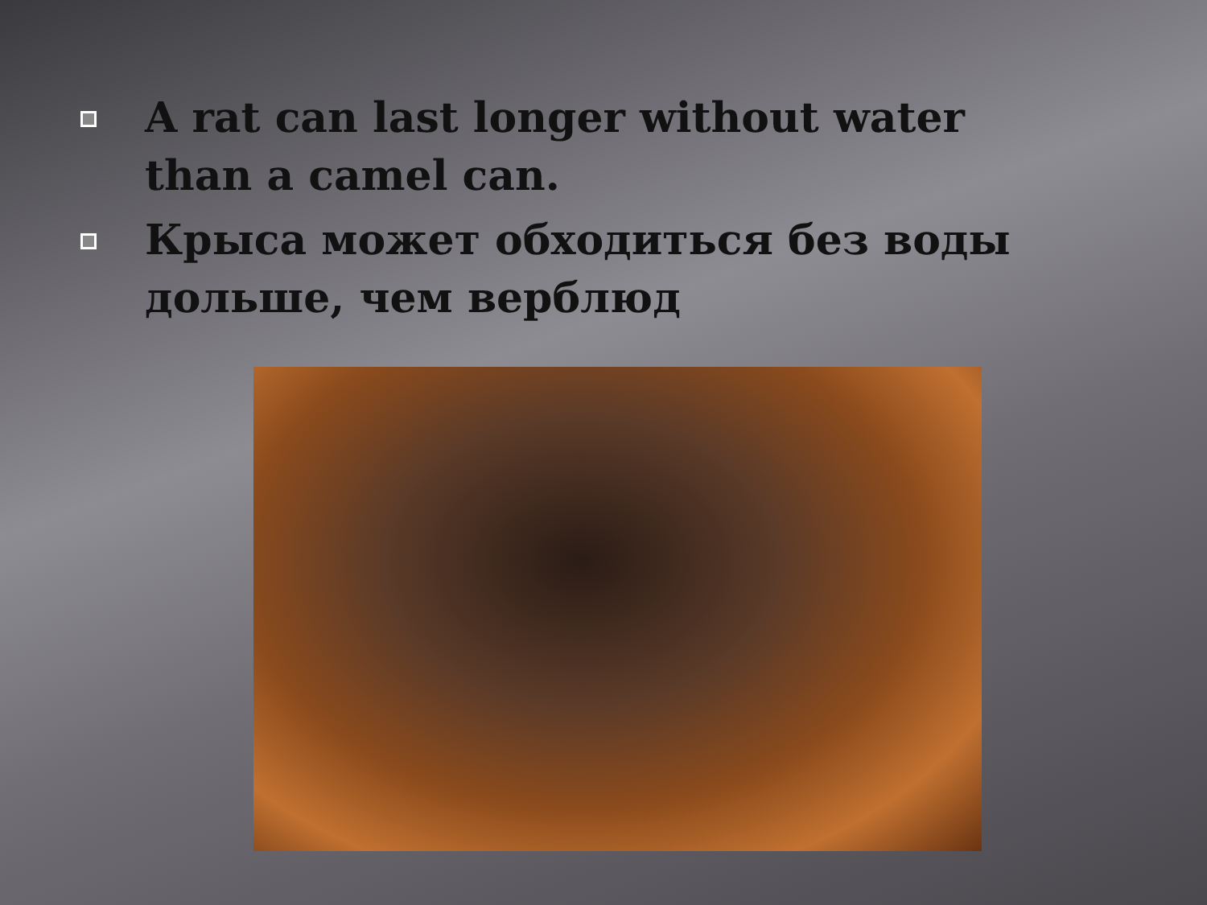A rat can last longer without water than a camel can.
Крыса может обходиться без воды дольше, чем верблюд